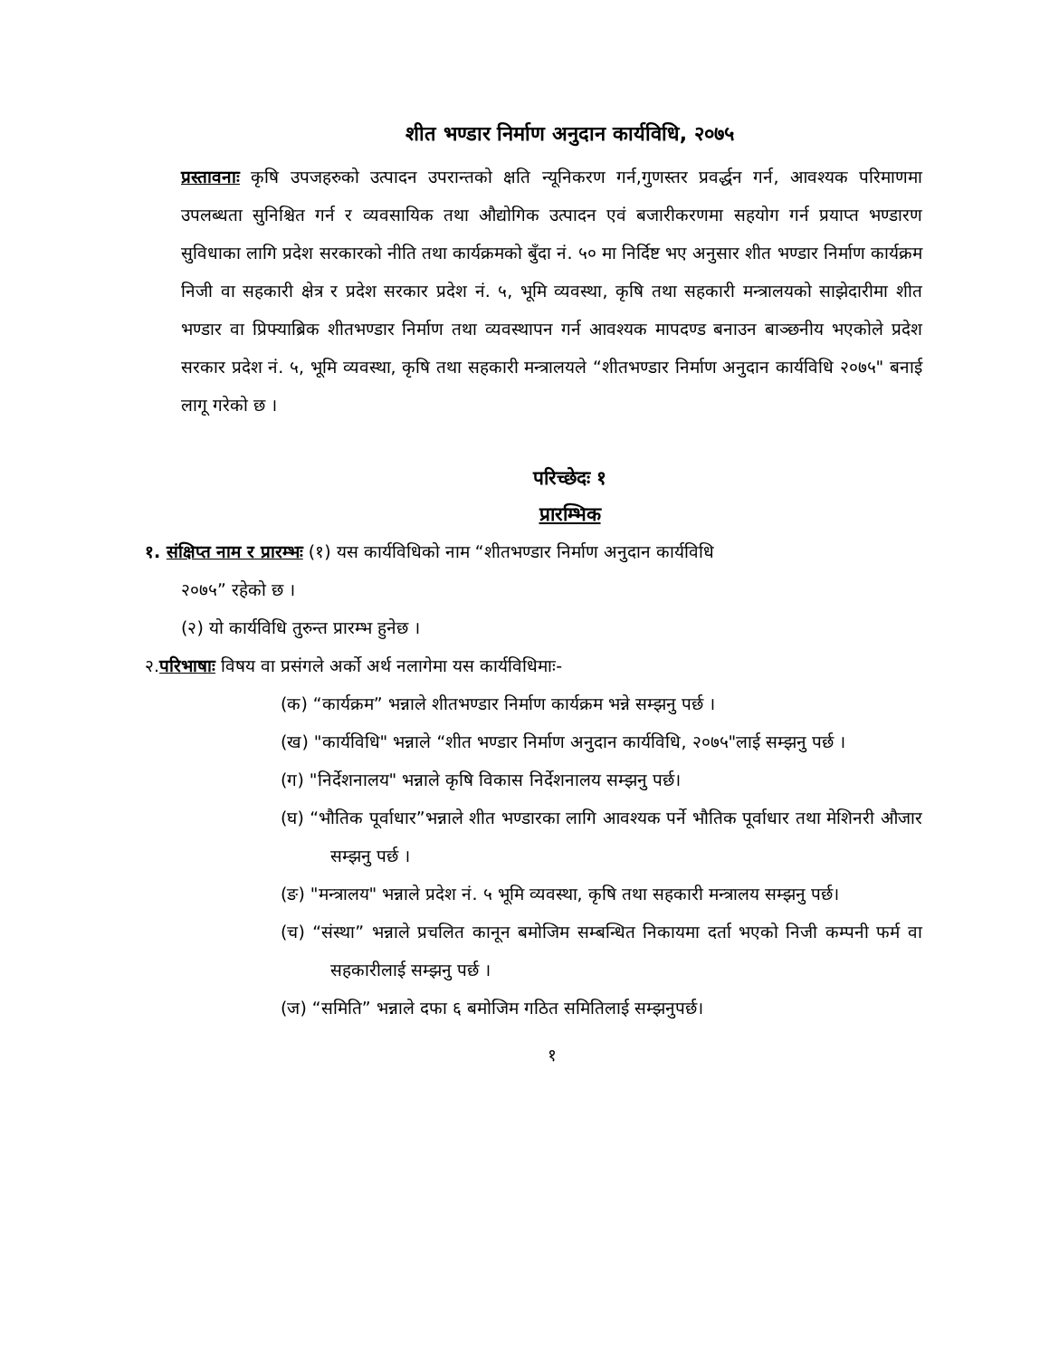शीत भण्डार निर्माण अनुदान कार्यविधि, २०७५
प्रस्तावनाः कृषि उपजहरुको उत्पादन उपरान्तको क्षति न्यूनिकरण गर्न,गुणस्तर प्रवर्द्धन गर्न, आवश्यक परिमाणमा उपलब्धता सुनिश्चित गर्न र व्यवसायिक तथा औद्योगिक उत्पादन एवं बजारीकरणमा सहयोग गर्न प्रयाप्त भण्डारण सुविधाका लागि प्रदेश सरकारको नीति तथा कार्यक्रमको बुँदा नं. ५० मा निर्दिष्ट भए अनुसार शीत भण्डार निर्माण कार्यक्रम निजी वा सहकारी क्षेत्र र प्रदेश सरकार प्रदेश नं. ५, भूमि व्यवस्था, कृषि तथा सहकारी मन्त्रालयको साझेदारीमा शीत भण्डार वा प्रिफ्याब्रिक शीतभण्डार निर्माण तथा व्यवस्थापन गर्न आवश्यक मापदण्ड बनाउन बाञ्छनीय भएकोले प्रदेश सरकार प्रदेश नं. ५, भूमि व्यवस्था, कृषि तथा सहकारी मन्त्रालयले “शीतभण्डार निर्माण अनुदान कार्यविधि २०७५" बनाई लागू गरेको छ ।
परिच्छेदः १
प्रारम्भिक
१. संक्षिप्त नाम र प्रारम्भः (१) यस कार्यविधिको नाम “शीतभण्डार निर्माण अनुदान कार्यविधि
२०७५” रहेको छ ।
(२) यो कार्यविधि तुरुन्त प्रारम्भ हुनेछ ।
२.परिभाषाः विषय वा प्रसंगले अर्को अर्थ नलागेमा यस कार्यविधिमाः-
(क) “कार्यक्रम” भन्नाले शीतभण्डार निर्माण कार्यक्रम भन्ने सम्झनु पर्छ ।
(ख) "कार्यविधि" भन्नाले “शीत भण्डार निर्माण अनुदान कार्यविधि, २०७५"लाई सम्झनु पर्छ ।
(ग) "निर्देशनालय" भन्नाले कृषि विकास निर्देशनालय सम्झनु पर्छ।
(घ) “भौतिक पूर्वाधार”भन्नाले शीत भण्डारका लागि आवश्यक पर्ने भौतिक पूर्वाधार तथा मेशिनरी औजार सम्झनु पर्छ ।
(ङ) "मन्त्रालय" भन्नाले प्रदेश नं. ५ भूमि व्यवस्था, कृषि तथा सहकारी मन्त्रालय सम्झनु पर्छ।
(च) “संस्था” भन्नाले प्रचलित कानून बमोजिम सम्बन्धित निकायमा दर्ता भएको निजी कम्पनी फर्म वा सहकारीलाई सम्झनु पर्छ ।
(ज) “समिति” भन्नाले दफा ६ बमोजिम गठित समितिलाई सम्झनुपर्छ।
१